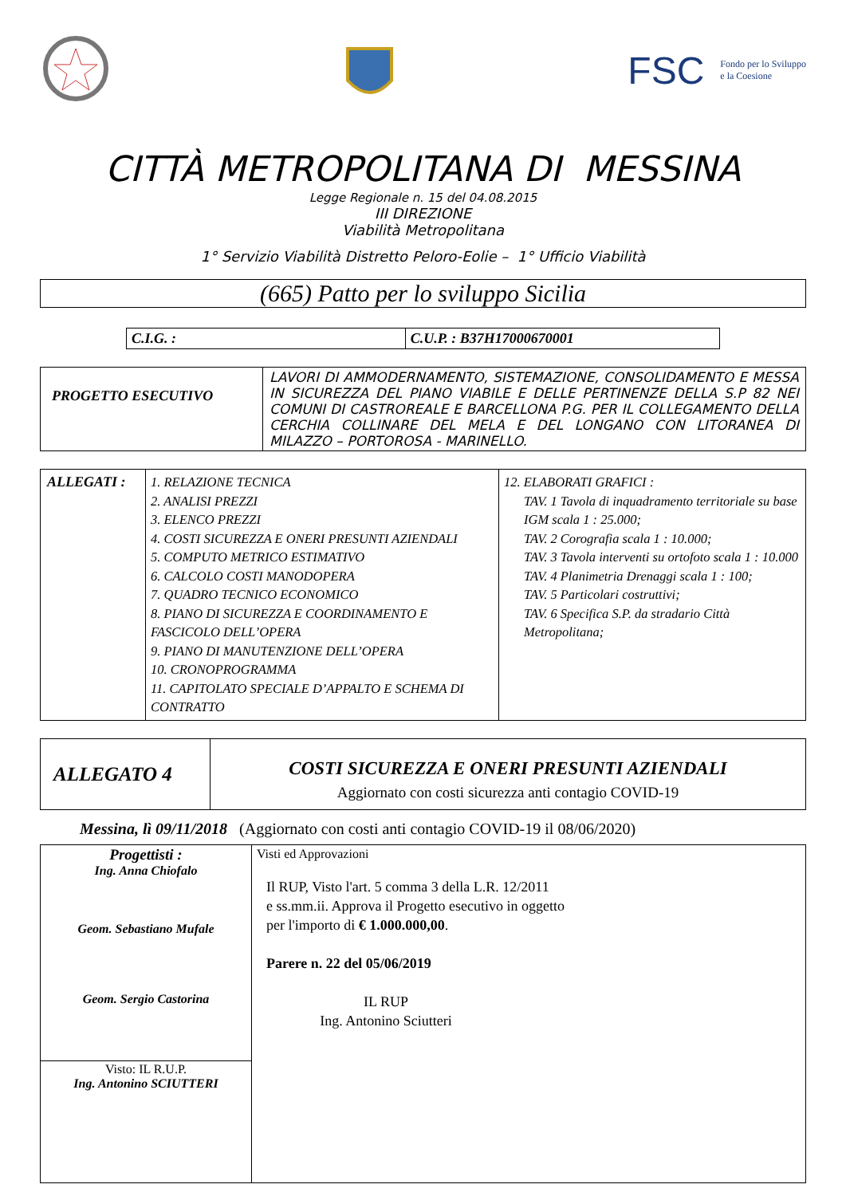FSC Fondo per lo Sviluppo
e la Coesione
CITTÀ METROPOLITANA DI MESSINA
Legge Regionale n. 15 del 04.08.2015
III DIREZIONE
Viabilità Metropolitana
1° Servizio Viabilità Distretto Peloro-Eolie – 1° Ufficio Viabilità
(665) Patto per lo sviluppo Sicilia
| C.I.G. : | C.U.P. : B37H17000670001 |
| PROGETTO ESECUTIVO | LAVORI DI AMMODERNAMENTO, SISTEMAZIONE, CONSOLIDAMENTO E MESSA IN SICUREZZA DEL PIANO VIABILE E DELLE PERTINENZE DELLA S.P 82 NEI COMUNI DI CASTROREALE E BARCELLONA P.G. PER IL COLLEGAMENTO DELLA CERCHIA COLLINARE DEL MELA E DEL LONGANO CON LITORANEA DI MILAZZO – PORTOROSA - MARINELLO. |
| ALLEGATI : | 1. RELAZIONE TECNICA 2. ANALISI PREZZI 3. ELENCO PREZZI 4. COSTI SICUREZZA E ONERI PRESUNTI AZIENDALI 5. COMPUTO METRICO ESTIMATIVO 6. CALCOLO COSTI MANODOPERA 7. QUADRO TECNICO ECONOMICO 8. PIANO DI SICUREZZA E COORDINAMENTO E FASCICOLO DELL’OPERA 9. PIANO DI MANUTENZIONE DELL’OPERA 10. CRONOPROGRAMMA 11. CAPITOLATO SPECIALE D’APPALTO E SCHEMA DI CONTRATTO | 12. ELABORATI GRAFICI : TAV. 1 Tavola di inquadramento territoriale su base IGM scala 1 : 25.000; TAV. 2 Corografia scala 1 : 10.000; TAV. 3 Tavola interventi su ortofoto scala 1 : 10.000 TAV. 4 Planimetria Drenaggi scala 1 : 100; TAV. 5 Particolari costruttivi; TAV. 6 Specifica S.P. da stradario Città Metropolitana; |
| ALLEGATO 4 | COSTI SICUREZZA E ONERI PRESUNTI AZIENDALI Aggiornato con costi sicurezza anti contagio COVID-19 |
Messina, lì 09/11/2018 (Aggiornato con costi anti contagio COVID-19 il 08/06/2020)
| Progettisti : Ing. Anna Chiofalo Geom. Sebastiano Mufale Geom. Sergio Castorina | Visti ed Approvazioni Il RUP, Visto l'art. 5 comma 3 della L.R. 12/2011 e ss.mm.ii. Approva il Progetto esecutivo in oggetto per l'importo di € 1.000.000,00 . Parere n. 22 del 05/06/2019 IL RUP Ing. Antonino Sciutteri |
| Visto: IL R.U.P. Ing. Antonino SCIUTTERI | |